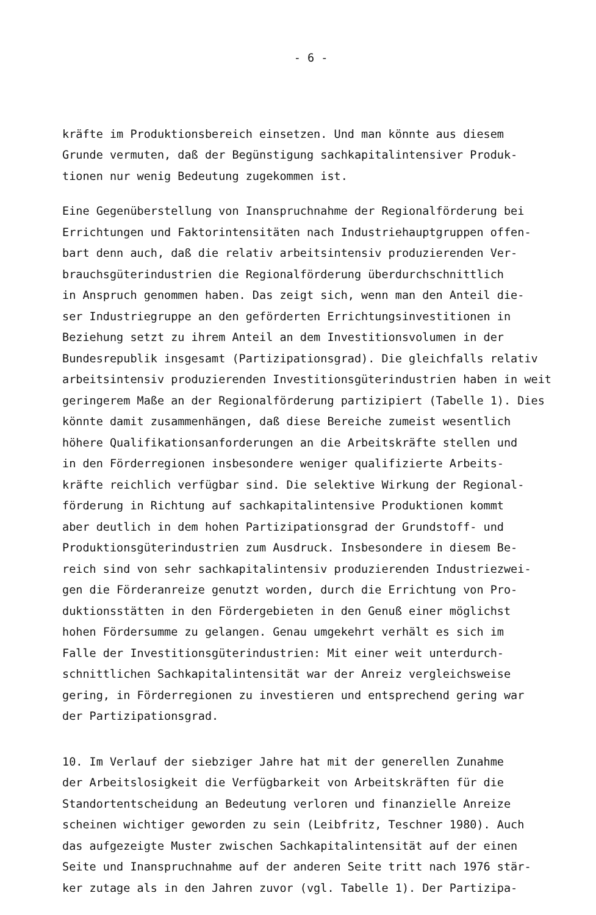- 6 -
kräfte im Produktionsbereich einsetzen. Und man könnte aus diesem
Grunde vermuten, daß der Begünstigung sachkapitalintensiver Produk-
tionen nur wenig Bedeutung zugekommen ist.
Eine Gegenüberstellung von Inanspruchnahme der Regionalförderung bei
Errichtungen und Faktorintensitäten nach Industriehauptgruppen offen-
bart denn auch, daß die relativ arbeitsintensiv produzierenden Ver-
brauchsgüterindustrien die Regionalförderung überdurchschnittlich
in Anspruch genommen haben. Das zeigt sich, wenn man den Anteil die-
ser Industriegruppe an den geförderten Errichtungsinvestitionen in
Beziehung setzt zu ihrem Anteil an dem Investitionsvolumen in der
Bundesrepublik insgesamt (Partizipationsgrad). Die gleichfalls relativ
arbeitsintensiv produzierenden Investitionsgüterindustrien haben in weit
geringerem Maße an der Regionalförderung partizipiert (Tabelle 1). Dies
könnte damit zusammenhängen, daß diese Bereiche zumeist wesentlich
höhere Qualifikationsanforderungen an die Arbeitskräfte stellen und
in den Förderregionen insbesondere weniger qualifizierte Arbeits-
kräfte reichlich verfügbar sind. Die selektive Wirkung der Regional-
förderung in Richtung auf sachkapitalintensive Produktionen kommt
aber deutlich in dem hohen Partizipationsgrad der Grundstoff- und
Produktionsgüterindustrien zum Ausdruck. Insbesondere in diesem Be-
reich sind von sehr sachkapitalintensiv produzierenden Industriezwei-
gen die Förderanreize genutzt worden, durch die Errichtung von Pro-
duktionsstätten in den Fördergebieten in den Genuß einer möglichst
hohen Fördersumme zu gelangen. Genau umgekehrt verhält es sich im
Falle der Investitionsgüterindustrien: Mit einer weit unterdurch-
schnittlichen Sachkapitalintensität war der Anreiz vergleichsweise
gering, in Förderregionen zu investieren und entsprechend gering war
der Partizipationsgrad.
10. Im Verlauf der siebziger Jahre hat mit der generellen Zunahme
der Arbeitslosigkeit die Verfügbarkeit von Arbeitskräften für die
Standortentscheidung an Bedeutung verloren und finanzielle Anreize
scheinen wichtiger geworden zu sein (Leibfritz, Teschner 1980). Auch
das aufgezeigte Muster zwischen Sachkapitalintensität auf der einen
Seite und Inanspruchnahme auf der anderen Seite tritt nach 1976 stär-
ker zutage als in den Jahren zuvor (vgl. Tabelle 1). Der Partizipa-